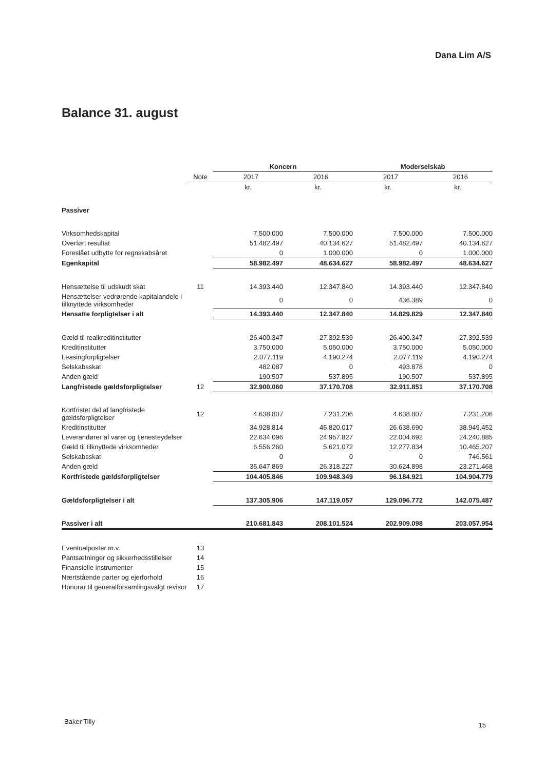Dana Lim A/S
Balance 31. august
| | | Koncern | | Moderselskab | |
| --- | --- | --- | --- | --- | --- |
| | Note | 2017 | 2016 | 2017 | 2016 |
| | | kr. | kr. | kr. | kr. |
| Passiver | | | | | |
| Virksomhedskapital | | 7.500.000 | 7.500.000 | 7.500.000 | 7.500.000 |
| Overført resultat | | 51.482.497 | 40.134.627 | 51.482.497 | 40.134.627 |
| Foreslået udbytte for regnskabsåret | | 0 | 1.000.000 | 0 | 1.000.000 |
| Egenkapital | | 58.982.497 | 48.634.627 | 58.982.497 | 48.634.627 |
| Hensættelse til udskudt skat | 11 | 14.393.440 | 12.347.840 | 14.393.440 | 12.347.840 |
| Hensættelser vedrørende kapitalandele i tilknyttede virksomheder | | 0 | 0 | 436.389 | 0 |
| Hensatte forpligtelser i alt | | 14.393.440 | 12.347.840 | 14.829.829 | 12.347.840 |
| Gæld til realkreditinstitutter | | 26.400.347 | 27.392.539 | 26.400.347 | 27.392.539 |
| Kreditinstitutter | | 3.750.000 | 5.050.000 | 3.750.000 | 5.050.000 |
| Leasingforpligtelser | | 2.077.119 | 4.190.274 | 2.077.119 | 4.190.274 |
| Selskabsskat | | 482.087 | 0 | 493.878 | 0 |
| Anden gæld | | 190.507 | 537.895 | 190.507 | 537.895 |
| Langfristede gældsforpligtelser | 12 | 32.900.060 | 37.170.708 | 32.911.851 | 37.170.708 |
| Kortfristet del af langfristede gældsforpligtelser | 12 | 4.638.807 | 7.231.206 | 4.638.807 | 7.231.206 |
| Kreditinstitutter | | 34.928.814 | 45.820.017 | 26.638.690 | 38.949.452 |
| Leverandører af varer og tjenesteydelser | | 22.634.096 | 24.957.827 | 22.004.692 | 24.240.885 |
| Gæld til tilknyttede virksomheder | | 6.556.260 | 5.621.072 | 12.277.834 | 10.465.207 |
| Selskabsskat | | 0 | 0 | 0 | 746.561 |
| Anden gæld | | 35.647.869 | 26.318.227 | 30.624.898 | 23.271.468 |
| Kortfristede gældsforpligtelser | | 104.405.846 | 109.948.349 | 96.184.921 | 104.904.779 |
| Gældsforpligtelser i alt | | 137.305.906 | 147.119.057 | 129.096.772 | 142.075.487 |
| Passiver i alt | | 210.681.843 | 208.101.524 | 202.909.098 | 203.057.954 |
| Eventualposter m.v. | 13 | | | | |
| Pantsætninger og sikkerhedsstillelser | 14 | | | | |
| Finansielle instrumenter | 15 | | | | |
| Nærtstående parter og ejerforhold | 16 | | | | |
| Honorar til generalforsamlingsvalgt revisor | 17 | | | | |
Baker Tilly 15